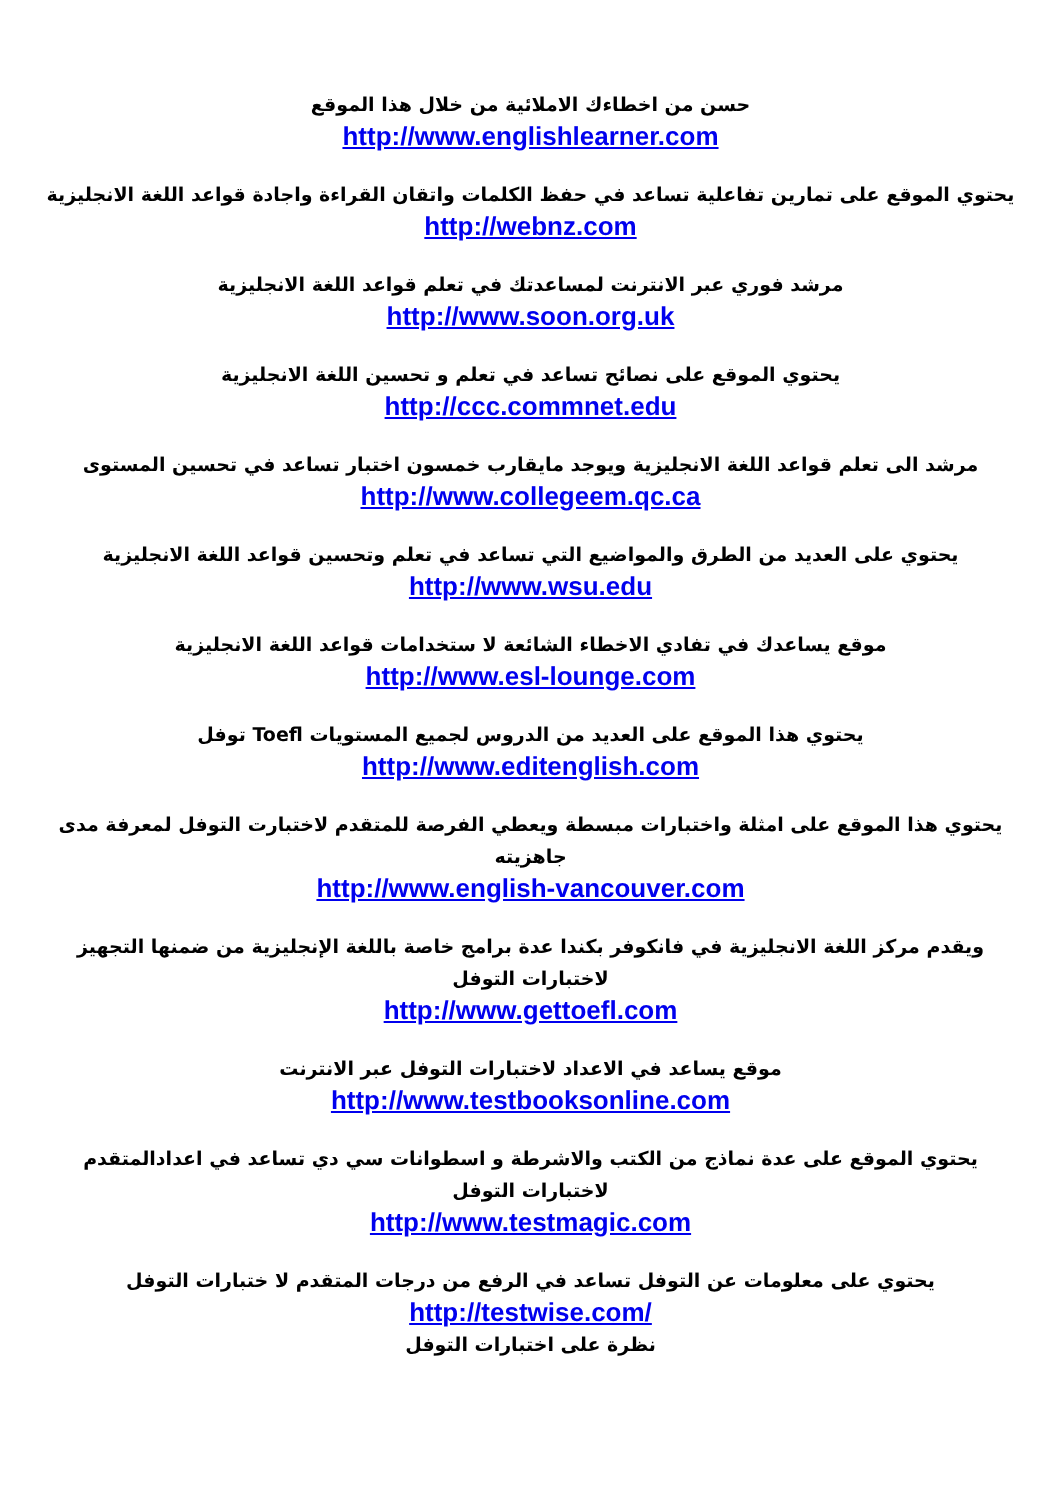حسن من اخطاءك الاملائية من خلال هذا الموقع
http://www.englishlearner.com
يحتوي الموقع على تمارين تفاعلية تساعد في حفظ الكلمات واتقان القراءة واجادة قواعد اللغة الانجليزية
http://webnz.com
مرشد فوري عبر الانترنت لمساعدتك في تعلم قواعد اللغة الانجليزية
http://www.soon.org.uk
يحتوي الموقع على نصائح تساعد في تعلم و تحسين اللغة الانجليزية
http://ccc.commnet.edu
مرشد الى تعلم قواعد اللغة الانجليزية ويوجد مايقارب خمسون اختبار تساعد في تحسين المستوى
http://www.collegeem.qc.ca
يحتوي على العديد من الطرق والمواضيع التي تساعد في تعلم وتحسين قواعد اللغة الانجليزية
http://www.wsu.edu
موقع يساعدك في تفادي الاخطاء الشائعة لا ستخدامات قواعد اللغة الانجليزية
http://www.esl-lounge.com
يحتوي هذا الموقع على العديد من الدروس لجميع المستويات Toefl توفل
http://www.editenglish.com
يحتوي هذا الموقع على امثلة واختبارات مبسطة ويعطي الفرصة للمتقدم لاختبارت التوفل لمعرفة مدى جاهزيته
http://www.english-vancouver.com
ويقدم مركز اللغة الانجليزية في فانكوفر بكندا عدة برامج خاصة باللغة الإنجليزية من ضمنها التجهيز لاختبارات التوفل
http://www.gettoefl.com
موقع يساعد في الاعداد لاختبارات التوفل عبر الانترنت
http://www.testbooksonline.com
يحتوي الموقع على عدة نماذج من الكتب والاشرطة و اسطوانات سي دي تساعد في اعدادالمتقدم لاختبارات التوفل
http://www.testmagic.com
يحتوي على معلومات عن التوفل تساعد في الرفع من درجات المتقدم لا ختبارات التوفل
http://testwise.com/
نظرة على اختبارات التوفل